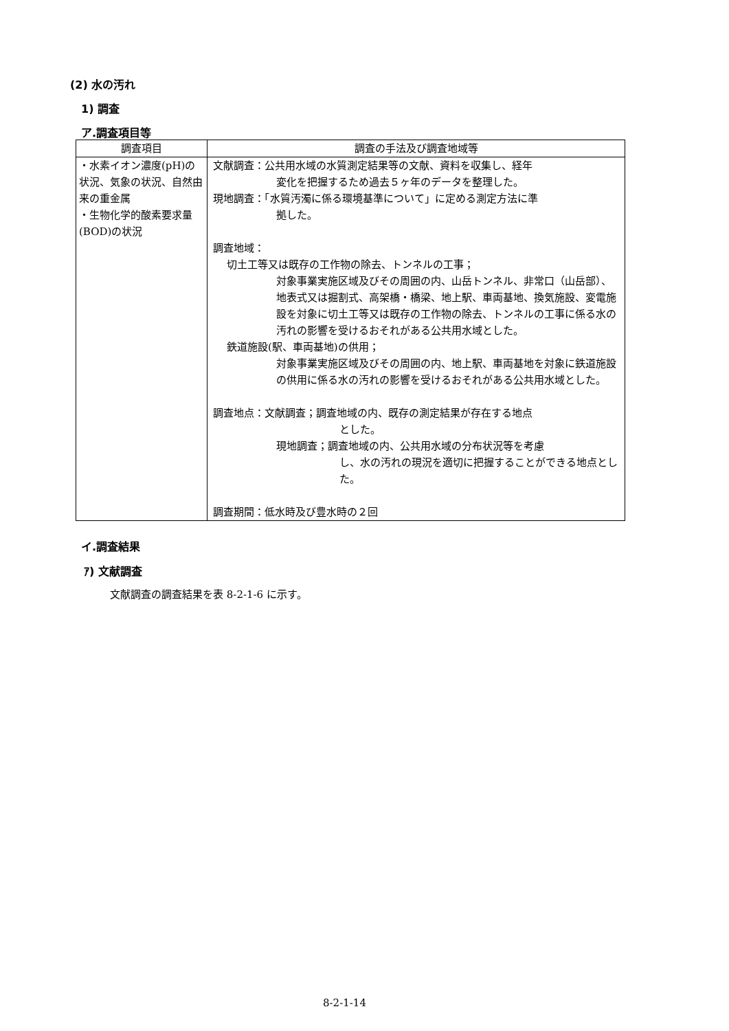(2) 水の汚れ
1) 調査
ア.調査項目等
| 調査項目 | 調査の手法及び調査地域等 |
| --- | --- |
| ・水素イオン濃度(pH)の状況、気象の状況、自然由来の重金属 ・生物化学的酸素要求量(BOD)の状況 | 文献調査：公共用水域の水質測定結果等の文献、資料を収集し、経年 変化を把握するため過去５ヶ年のデータを整理した。 現地調査：「水質汚濁に係る環境基準について」に定める測定方法に準 拠した。 調査地域： 切土工等又は既存の工作物の除去、トンネルの工事； 対象事業実施区域及びその周囲の内、山岳トンネル、非常口（山岳部）、地表式又は掘割式、高架橋・橋梁、地上駅、車両基地、換気施設、変電施設を対象に切土工等又は既存の工作物の除去、トンネルの工事に係る水の汚れの影響を受けるおそれがある公共用水域とした。 鉄道施設(駅、車両基地)の供用； 対象事業実施区域及びその周囲の内、地上駅、車両基地を対象に鉄道施設の供用に係る水の汚れの影響を受けるおそれがある公共用水域とした。 調査地点：文献調査；調査地域の内、既存の測定結果が存在する地点 とした。 現地調査；調査地域の内、公共用水域の分布状況等を考慮 し、水の汚れの現況を適切に把握することができる地点とした。 調査期間：低水時及び豊水時の２回 |
イ.調査結果
ｱ) 文献調査
文献調査の調査結果を表 8-2-1-6 に示す。
8-2-1-14